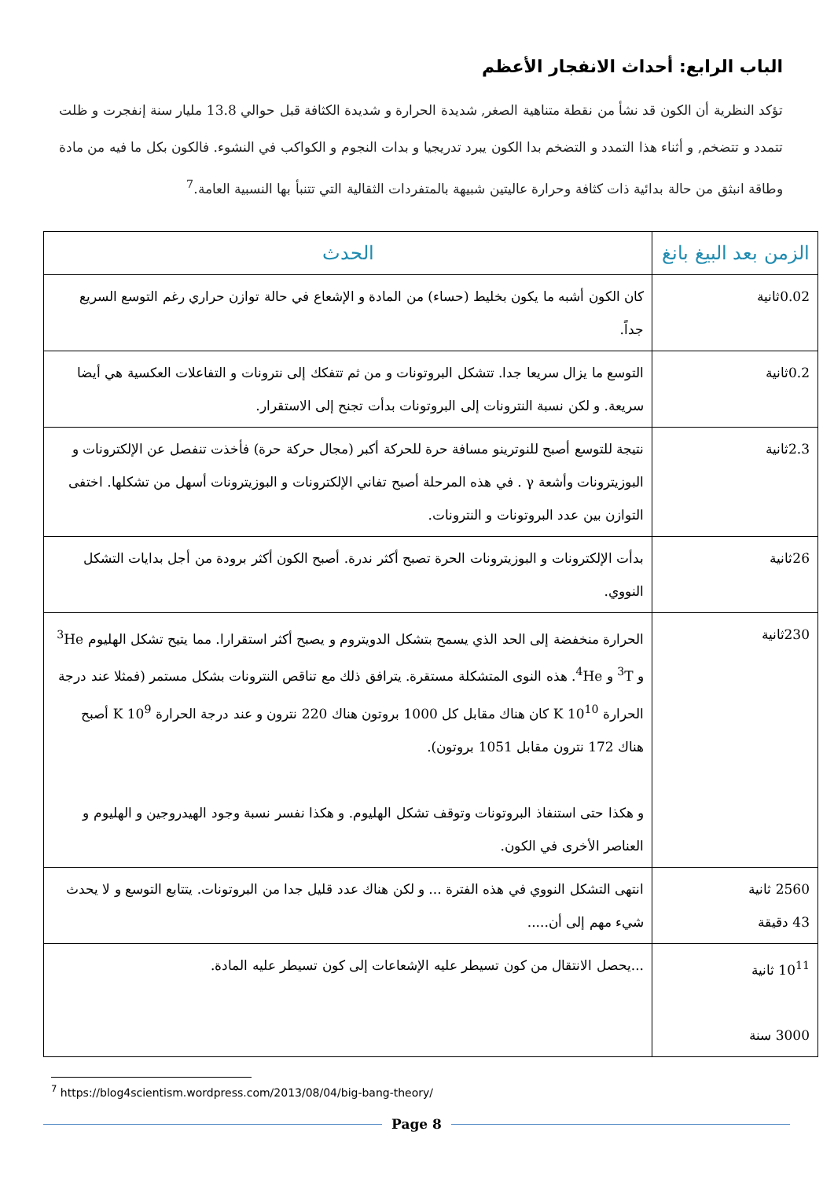الباب الرابع: أحداث الانفجار الأعظم
تؤكد النظرية أن الكون قد نشأ من نقطة متناهية الصغر, شديدة الحرارة و شديدة الكثافة قبل حوالي 13.8 مليار سنة إنفجرت و ظلت تتمدد و تتضخم, و أثناء هذا التمدد و التضخم بدا الكون يبرد تدريجيا و بدات النجوم و الكواكب في النشوء. فالكون بكل ما فيه من مادة وطاقة انبثق من حالة بدائية ذات كثافة وحرارة عاليتين شبيهة بالمتفردات الثقالية التي تتنبأ بها النسبية العامة.<sup>7</sup>
| الزمن بعد البيغ بانغ | الحدث |
| --- | --- |
| 0.02ثانية | كان الكون أشبه ما يكون بخليط (حساء) من المادة و الإشعاع في حالة توازن حراري رغم التوسع السريع جداً. |
| 0.2ثانية | التوسع ما يزال سريعا جدا. تتشكل البروتونات و من ثم تتفكك إلى نترونات و التفاعلات العكسية هي أيضا سريعة. و لكن نسبة النترونات إلى البروتونات بدأت تجنح إلى الاستقرار. |
| 2.3ثانية | نتيجة للتوسع أصبح للنوترينو مسافة حرة للحركة أكبر (مجال حركة حرة) فأخذت تنفصل عن الإلكترونات و البوزيترونات وأشعة γ . في هذه المرحلة أصبح تفاني الإلكترونات و البوزيترونات أسهل من تشكلها. اختفى التوازن بين عدد البروتونات و النترونات. |
| 26ثانية | بدأت الإلكترونات و البوزيترونات الحرة تصبح أكثر ندرة. أصبح الكون أكثر برودة من أجل بدايات التشكل النووي. |
| 230ثانية | الحرارة منخفضة إلى الحد الذي يسمح بتشكل الدويتروم و يصبح أكثر استقرارا. مما يتيح تشكل الهليوم <sup>3</sup>He و <sup>3</sup>T و <sup>4</sup>He. هذه النوى المتشكلة مستقرة. يترافق ذلك مع تناقص النترونات بشكل مستمر (فمثلا عند درجة الحرارة 10<sup>10</sup> K كان هناك مقابل كل 1000 بروتون هناك 220 نترون و عند درجة الحرارة 10<sup>9</sup> K أصبح هناك 172 نترون مقابل 1051 بروتون). و هكذا حتى استنفاذ البروتونات وتوقف تشكل الهليوم. و هكذا نفسر نسبة وجود الهيدروجين و الهليوم و العناصر الأخرى في الكون. |
| 2560 ثانية 43 دقيقة | انتهى التشكل النووي في هذه الفترة ... و لكن هناك عدد قليل جدا من البروتونات. يتتابع التوسع و لا يحدث شيء مهم إلى أن..... |
| 10<sup>11</sup> ثانية 3000 سنة | ...يحصل الانتقال من كون تسيطر عليه الإشعاعات إلى كون تسيطر عليه المادة. |
<sup>7</sup> https://blog4scientism.wordpress.com/2013/08/04/big-bang-theory/
Page 8